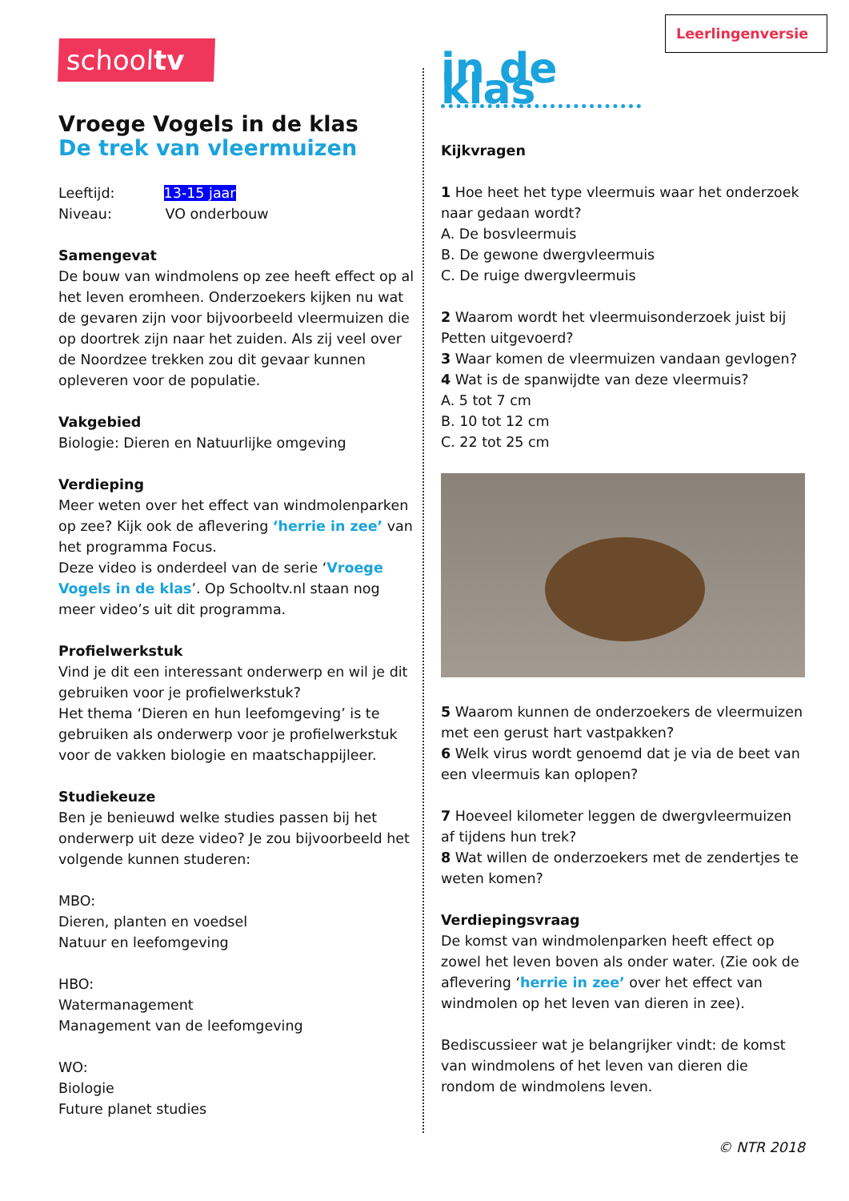schooltv
Vroege Vogels in de klas
De trek van vleermuizen
Leeftijd: 13-15 jaar
Niveau: VO onderbouw
Samengevat
De bouw van windmolens op zee heeft effect op al het leven eromheen. Onderzoekers kijken nu wat de gevaren zijn voor bijvoorbeeld vleermuizen die op doortrek zijn naar het zuiden. Als zij veel over de Noordzee trekken zou dit gevaar kunnen opleveren voor de populatie.
Vakgebied
Biologie: Dieren en Natuurlijke omgeving
Verdieping
Meer weten over het effect van windmolenparken op zee? Kijk ook de aflevering ‘herrie in zee’ van het programma Focus.
Deze video is onderdeel van de serie ‘Vroege Vogels in de klas’. Op Schooltv.nl staan nog meer video’s uit dit programma.
Profielwerkstuk
Vind je dit een interessant onderwerp en wil je dit gebruiken voor je profielwerkstuk?
Het thema ‘Dieren en hun leefomgeving’ is te gebruiken als onderwerp voor je profielwerkstuk voor de vakken biologie en maatschappijleer.
Studiekeuze
Ben je benieuwd welke studies passen bij het onderwerp uit deze video? Je zou bijvoorbeeld het volgende kunnen studeren:
MBO:
Dieren, planten en voedsel
Natuur en leefomgeving
HBO:
Watermanagement
Management van de leefomgeving
WO:
Biologie
Future planet studies
Leerlingenversie
in de klas
Kijkvragen
1 Hoe heet het type vleermuis waar het onderzoek naar gedaan wordt?
A. De bosvleermuis
B. De gewone dwergvleermuis
C. De ruige dwergvleermuis
2 Waarom wordt het vleermuisonderzoek juist bij Petten uitgevoerd?
3 Waar komen de vleermuizen vandaan gevlogen?
4 Wat is de spanwijdte van deze vleermuis?
A. 5 tot 7 cm
B. 10 tot 12 cm
C. 22 tot 25 cm
5 Waarom kunnen de onderzoekers de vleermuizen met een gerust hart vastpakken?
6 Welk virus wordt genoemd dat je via de beet van een vleermuis kan oplopen?
7 Hoeveel kilometer leggen de dwergvleermuizen af tijdens hun trek?
8 Wat willen de onderzoekers met de zendertjes te weten komen?
Verdiepingsvraag
De komst van windmolenparken heeft effect op zowel het leven boven als onder water. (Zie ook de aflevering ‘herrie in zee’ over het effect van windmolen op het leven van dieren in zee).
Bediscussieer wat je belangrijker vindt: de komst van windmolens of het leven van dieren die rondom de windmolens leven.
© NTR 2018